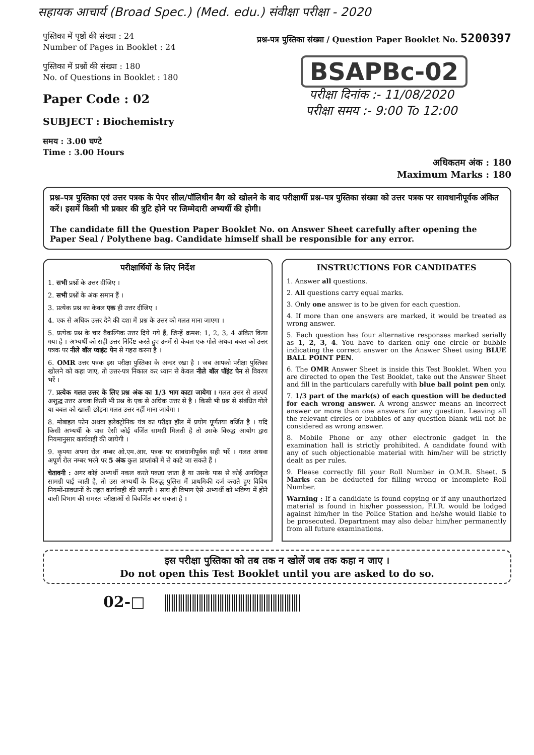सहायक आचार्य (Broad Spec.) (Med. edu.) संवीक्षा परीक्षा - 2020
पुस्तिका में पृष्ठों की संख्या : 24
Number of Pages in Booklet : 24
पुस्तिका में प्रश्नों की संख्या : 180
No. of Questions in Booklet : 180
Paper Code : 02
SUBJECT : Biochemistry
समय : 3.00 घण्टे
Time : 3.00 Hours
प्रश्न-पत्र पुस्तिका संख्या / Question Paper Booklet No. 5200397
BSAPBc-02
परीक्षा दिनांक :- 11/08/2020
परीक्षा समय :- 9:00 To 12:00
अधिकतम अंक : 180
Maximum Marks : 180
प्रश्न–पत्र पुस्तिका एवं उत्तर पत्रक के पेपर सील/पॉलिथीन बैग को खोलने के बाद परीक्षार्थी प्रश्न–पत्र पुस्तिका संख्या को उत्तर पत्रक पर सावधानीपूर्वक अंकित करें। इसमें किसी भी प्रकार की त्रुटि होने पर जिम्मेदारी अभ्यर्थी की होगी।
The candidate fill the Question Paper Booklet No. on Answer Sheet carefully after opening the Paper Seal / Polythene bag. Candidate himself shall be responsible for any error.
परीक्षार्थियों के लिए निर्देश
1. सभी प्रश्नों के उत्तर दीजिए ।
2. सभी प्रश्नों के अंक समान हैं ।
3. प्रत्येक प्रश्न का केवल एक ही उत्तर दीजिए ।
4. एक से अधिक उत्तर देने की दशा में प्रश्न के उत्तर को गलत माना जाएगा ।
5. प्रत्येक प्रश्न के चार वैकल्पिक उत्तर दिये गये हैं, जिन्हें क्रमश: 1, 2, 3, 4 अंकित किया गया है । अभ्यर्थी को सही उत्तर निर्दिष्ट करते हुए उनमें से केवल एक गोले अथवा बबल को उत्तर पत्रक पर नीले बॉल प्वाइंट पेन से गहरा करना है ।
6. OMR उत्तर पत्रक इस परीक्षा पुस्तिका के अन्दर रखा है । जब आपको परीक्षा पुस्तिका खोलने को कहा जाए, तो उत्तर-पत्र निकाल कर ध्यान से केवल नीले बॉल पॉइंट पेन से विवरण भरें ।
7. प्रत्येक गलत उत्तर के लिए प्रश्न अंक का 1/3 भाग काटा जायेगा । गलत उत्तर से तात्पर्य अशुद्ध उत्तर अथवा किसी भी प्रश्न के एक से अधिक उत्तर से है । किसी भी प्रश्न से संबंधित गोले या बबल को खाली छोड़ना गलत उत्तर नहीं माना जायेगा ।
8. मोबाइल फोन अथवा इलेक्ट्रोनिक यंत्र का परीक्षा हॉल में प्रयोग पूर्णतया वर्जित है । यदि किसी अभ्यर्थी के पास ऐसी कोई वर्जित सामग्री मिलती है तो उसके विरुद्ध आयोग द्वारा नियमानुसार कार्यवाही की जायेगी ।
9. कृपया अपना रोल नम्बर ओ.एम.आर. पत्रक पर सावधानीपूर्वक सही भरें । गलत अथवा अपूर्ण रोल नम्बर भरने पर 5 अंक कुल प्राप्तांकों में से काटे जा सकते हैं ।
चेतावनी : अगर कोई अभ्यर्थी नकल करते पकड़ा जाता है या उसके पास से कोई अनधिकृत सामग्री पाई जाती है, तो उस अभ्यर्थी के विरुद्ध पुलिस में प्राथमिकी दर्ज कराते हुए विविध नियमों-प्रावधानों के तहत कार्यवाही की जाएगी । साथ ही विभाग ऐसे अभ्यर्थी को भविष्य में होने वाली विभाग की समस्त परीक्षाओं से विवर्जित कर सकता है ।
INSTRUCTIONS FOR CANDIDATES
1. Answer all questions.
2. All questions carry equal marks.
3. Only one answer is to be given for each question.
4. If more than one answers are marked, it would be treated as wrong answer.
5. Each question has four alternative responses marked serially as 1, 2, 3, 4. You have to darken only one circle or bubble indicating the correct answer on the Answer Sheet using BLUE BALL POINT PEN.
6. The OMR Answer Sheet is inside this Test Booklet. When you are directed to open the Test Booklet, take out the Answer Sheet and fill in the particulars carefully with blue ball point pen only.
7. 1/3 part of the mark(s) of each question will be deducted for each wrong answer. A wrong answer means an incorrect answer or more than one answers for any question. Leaving all the relevant circles or bubbles of any question blank will not be considered as wrong answer.
8. Mobile Phone or any other electronic gadget in the examination hall is strictly prohibited. A candidate found with any of such objectionable material with him/her will be strictly dealt as per rules.
9. Please correctly fill your Roll Number in O.M.R. Sheet. 5 Marks can be deducted for filling wrong or incomplete Roll Number.
Warning : If a candidate is found copying or if any unauthorized material is found in his/her possession, F.I.R. would be lodged against him/her in the Police Station and he/she would liable to be prosecuted. Department may also debar him/her permanently from all future examinations.
इस परीक्षा पुस्तिका को तब तक न खोलें जब तक कहा न जाए ।
Do not open this Test Booklet until you are asked to do so.
02-□